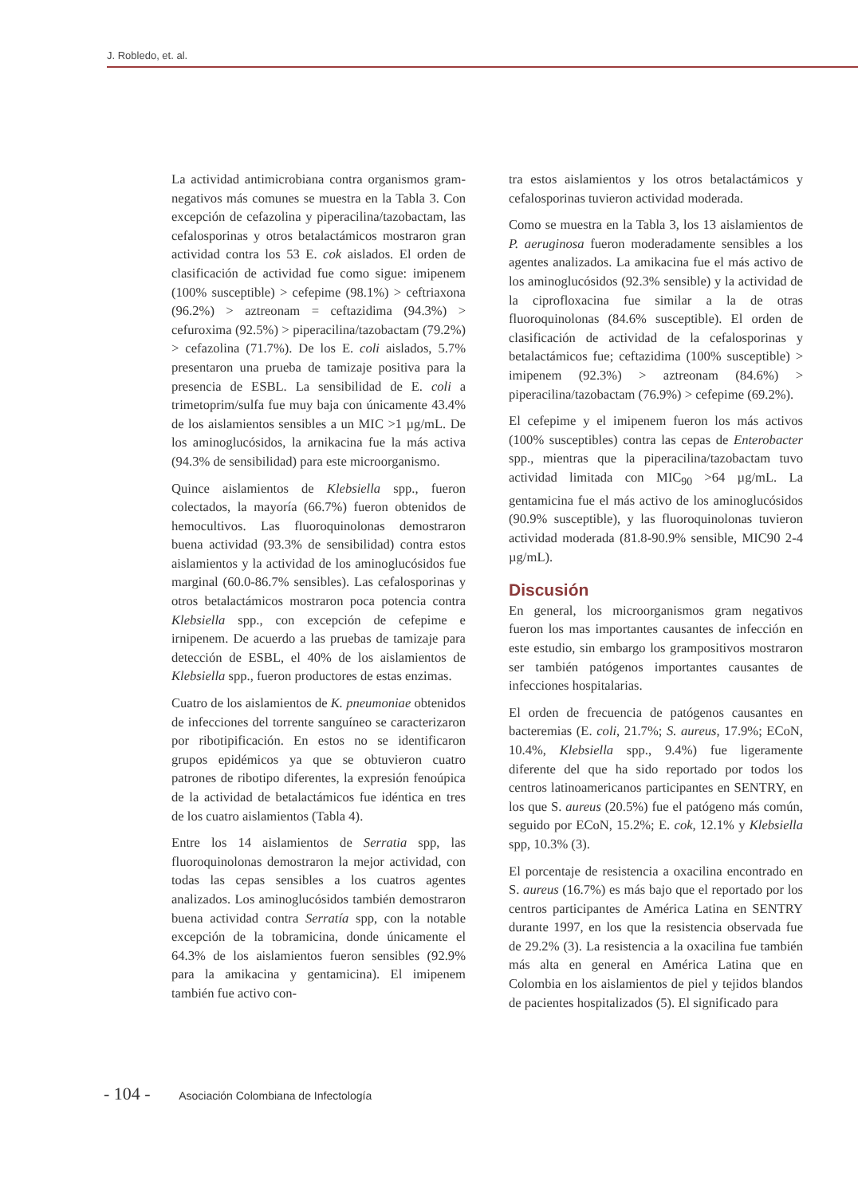J. Robledo, et. al.
La actividad antimicrobiana contra organismos gram-negativos más comunes se muestra en la Tabla 3. Con excepción de cefazolina y piperacilina/tazobactam, las cefalosporinas y otros betalactámicos mostraron gran actividad contra los 53 E. cok aislados. El orden de clasificación de actividad fue como sigue: imipenem (100% susceptible) > cefepime (98.1%) > ceftriaxona (96.2%) > aztreonam = ceftazidima (94.3%) > cefuroxima (92.5%) > piperacilina/tazobactam (79.2%) > cefazolina (71.7%). De los E. coli aislados, 5.7% presentaron una prueba de tamizaje positiva para la presencia de ESBL. La sensibilidad de E. coli a trimetoprim/sulfa fue muy baja con únicamente 43.4% de los aislamientos sensibles a un MIC >1 µg/mL. De los aminoglucósidos, la arnikacina fue la más activa (94.3% de sensibilidad) para este microorganismo.
Quince aislamientos de Klebsiella spp., fueron colectados, la mayoría (66.7%) fueron obtenidos de hemocultivos. Las fluoroquinolonas demostraron buena actividad (93.3% de sensibilidad) contra estos aislamientos y la actividad de los aminoglucósidos fue marginal (60.0-86.7% sensibles). Las cefalosporinas y otros betalactámicos mostraron poca potencia contra Klebsiella spp., con excepción de cefepime e irnipenem. De acuerdo a las pruebas de tamizaje para detección de ESBL, el 40% de los aislamientos de Klebsiella spp., fueron productores de estas enzimas.
Cuatro de los aislamientos de K. pneumoniae obtenidos de infecciones del torrente sanguíneo se caracterizaron por ribotipificación. En estos no se identificaron grupos epidémicos ya que se obtuvieron cuatro patrones de ribotipo diferentes, la expresión fenoúpica de la actividad de betalactámicos fue idéntica en tres de los cuatro aislamientos (Tabla 4).
Entre los 14 aislamientos de Serratia spp, las fluoroquinolonas demostraron la mejor actividad, con todas las cepas sensibles a los cuatros agentes analizados. Los aminoglucósidos también demostraron buena actividad contra Serratía spp, con la notable excepción de la tobramicina, donde únicamente el 64.3% de los aislamientos fueron sensibles (92.9% para la amikacina y gentamicina). El imipenem también fue activo con-
tra estos aislamientos y los otros betalactámicos y cefalosporinas tuvieron actividad moderada.
Como se muestra en la Tabla 3, los 13 aislamientos de P. aeruginosa fueron moderadamente sensibles a los agentes analizados. La amikacina fue el más activo de los aminoglucósidos (92.3% sensible) y la actividad de la ciprofloxacina fue similar a la de otras fluoroquinolonas (84.6% susceptible). El orden de clasificación de actividad de la cefalosporinas y betalactámicos fue; ceftazidima (100% susceptible) > imipenem (92.3%) > aztreonam (84.6%) > piperacilina/tazobactam (76.9%) > cefepime (69.2%).
El cefepime y el imipenem fueron los más activos (100% susceptibles) contra las cepas de Enterobacter spp., mientras que la piperacilina/tazobactam tuvo actividad limitada con MIC<sub>90</sub> >64 µg/mL. La gentamicina fue el más activo de los aminoglucósidos (90.9% susceptible), y las fluoroquinolonas tuvieron actividad moderada (81.8-90.9% sensible, MIC90 2-4 µg/mL).
Discusión
En general, los microorganismos gram negativos fueron los mas importantes causantes de infección en este estudio, sin embargo los grampositivos mostraron ser también patógenos importantes causantes de infecciones hospitalarias.
El orden de frecuencia de patógenos causantes en bacteremias (E. coli, 21.7%; S. aureus, 17.9%; ECoN, 10.4%, Klebsiella spp., 9.4%) fue ligeramente diferente del que ha sido reportado por todos los centros latinoamericanos participantes en SENTRY, en los que S. aureus (20.5%) fue el patógeno más común, seguido por ECoN, 15.2%; E. cok, 12.1% y Klebsiella spp, 10.3% (3).
El porcentaje de resistencia a oxacilina encontrado en S. aureus (16.7%) es más bajo que el reportado por los centros participantes de América Latina en SENTRY durante 1997, en los que la resistencia observada fue de 29.2% (3). La resistencia a la oxacilina fue también más alta en general en América Latina que en Colombia en los aislamientos de piel y tejidos blandos de pacientes hospitalizados (5). El significado para
- 104 - Asociación Colombiana de Infectología